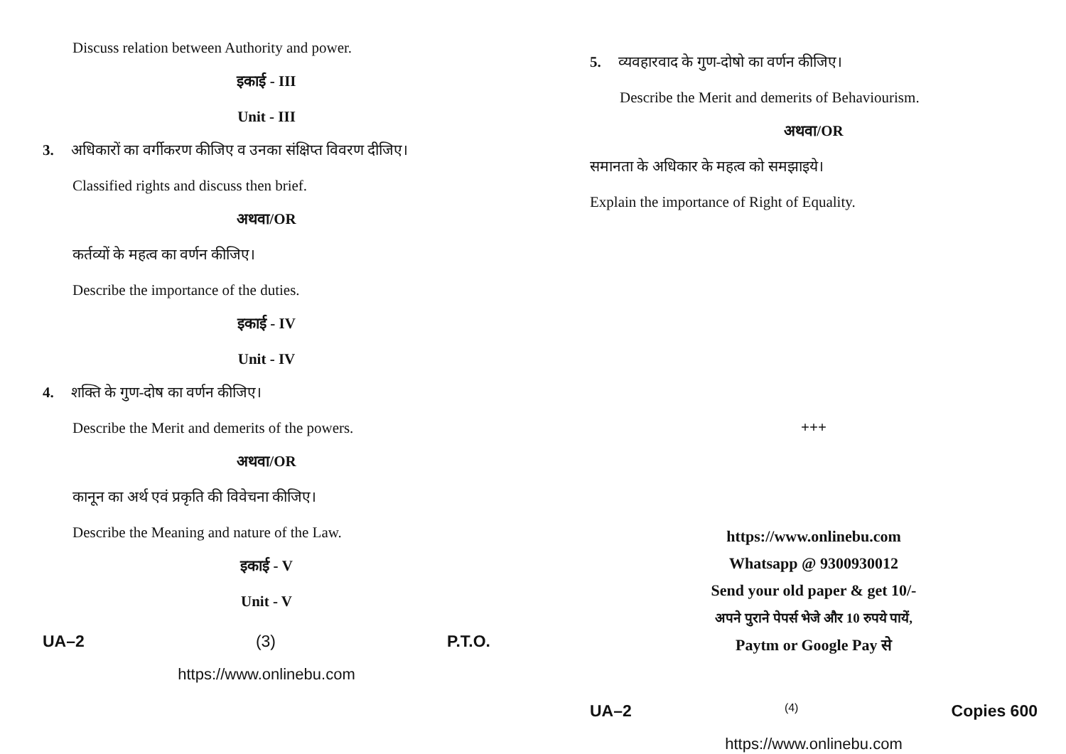Discuss relation between Authority and power.
इकाई - III
Unit - III
3. अधिकारों का वर्गीकरण कीजिए व उनका संक्षिप्त विवरण दीजिए।
Classified rights and discuss then brief.
अथवा/OR
कर्तव्यों के महत्व का वर्णन कीजिए।
Describe the importance of the duties.
इकाई - IV
Unit - IV
4. शक्ति के गुण-दोष का वर्णन कीजिए।
Describe the Merit and demerits of the powers.
अथवा/OR
कानून का अर्थ एवं प्रकृति की विवेचना कीजिए।
Describe the Meaning and nature of the Law.
इकाई - V
Unit - V
UA–2 (3) P.T.O.
https://www.onlinebu.com
5. व्यवहारवाद के गुण-दोषो का वर्णन कीजिए।
Describe the Merit and demerits of Behaviourism.
अथवा/OR
समानता के अधिकार के महत्व को समझाइये।
Explain the importance of Right of Equality.
+++
https://www.onlinebu.com
Whatsapp @ 9300930012
Send your old paper & get 10/-
अपने पुराने पेपर्स भेजे और 10 रुपये पायें,
Paytm or Google Pay से
UA–2 (4) Copies 600
https://www.onlinebu.com